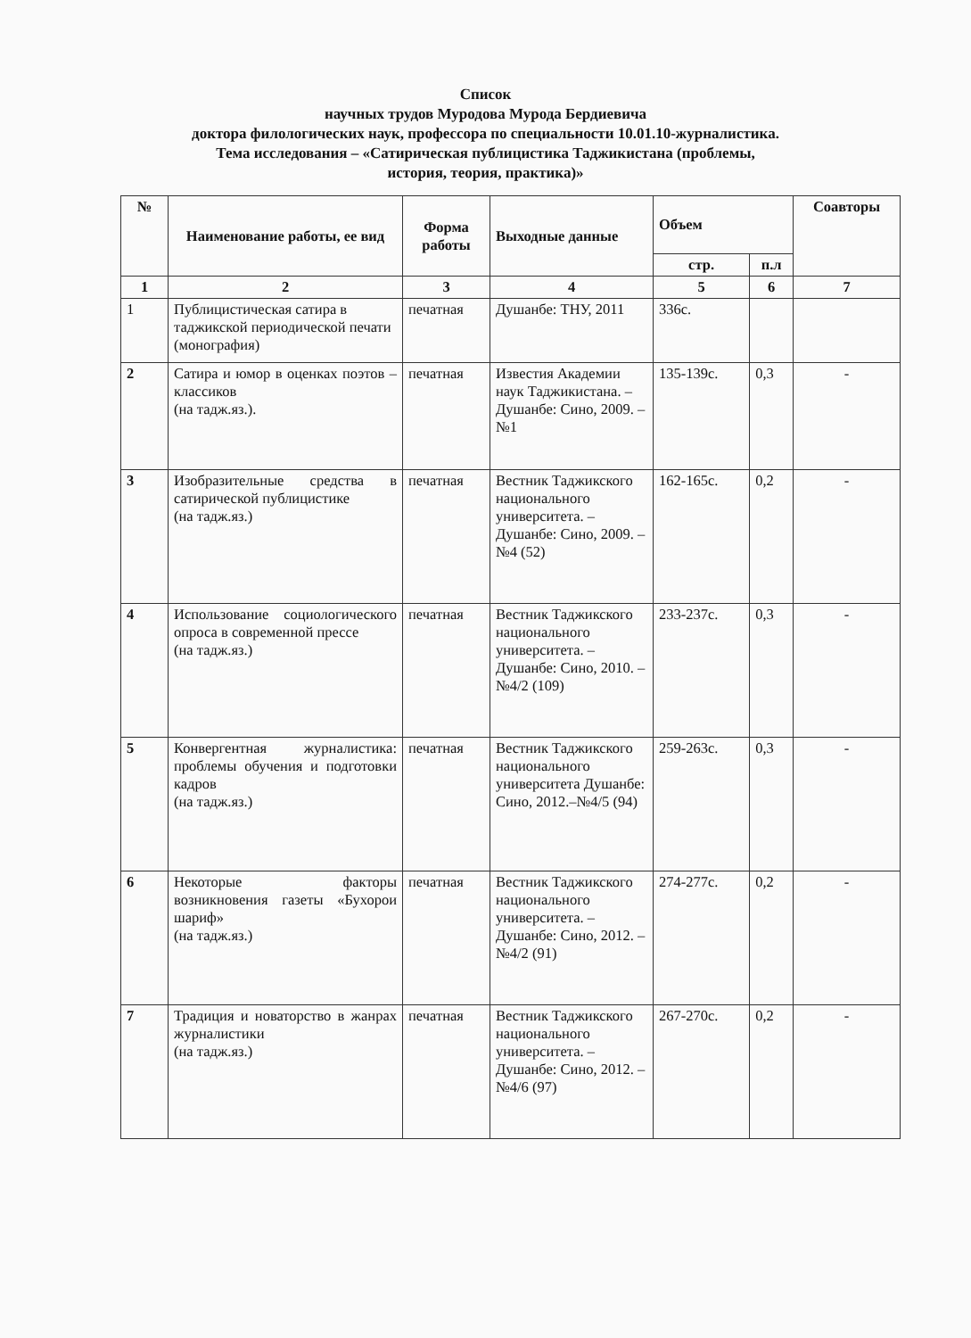Список
научных трудов Муродова Мурода Бердиевича
доктора филологических наук, профессора по специальности 10.01.10-журналистика.
Тема исследования – «Сатирическая публицистика Таджикистана (проблемы,
история, теория, практика)»
| № | Наименование работы, ее вид | Форма работы | Выходные данные | Объем | | Соавторы |
| --- | --- | --- | --- | --- | --- | --- |
| | | | | стр. | п.л | |
| 1 | 2 | 3 | 4 | 5 | 6 | 7 |
| 1 | Публицистическая сатира в таджикской периодической печати (монография) | печатная | Душанбе: ТНУ, 2011 | 336с. | | |
| 2 | Сатира и юмор в оценках поэтов – классиков (на тадж.яз.). | печатная | Известия Академии наук Таджикистана. – Душанбе: Сино, 2009. – №1 | 135-139с. | 0,3 | - |
| 3 | Изобразительные средства в сатирической публицистике (на тадж.яз.) | печатная | Вестник Таджикского национального университета. – Душанбе: Сино, 2009. – №4 (52) | 162-165с. | 0,2 | - |
| 4 | Использование социологического опроса в современной прессе (на тадж.яз.) | печатная | Вестник Таджикского национального университета. – Душанбе: Сино, 2010. – №4/2 (109) | 233-237с. | 0,3 | - |
| 5 | Конвергентная журналистика: проблемы обучения и подготовки кадров (на тадж.яз.) | печатная | Вестник Таджикского национального университета Душанбе: Сино, 2012.–№4/5 (94) | 259-263с. | 0,3 | - |
| 6 | Некоторые факторы возникновения газеты «Бухорои шариф» (на тадж.яз.) | печатная | Вестник Таджикского национального университета. – Душанбе: Сино, 2012. – №4/2 (91) | 274-277с. | 0,2 | - |
| 7 | Традиция и новаторство в жанрах журналистики (на тадж.яз.) | печатная | Вестник Таджикского национального университета. – Душанбе: Сино, 2012. – №4/6 (97) | 267-270с. | 0,2 | - |